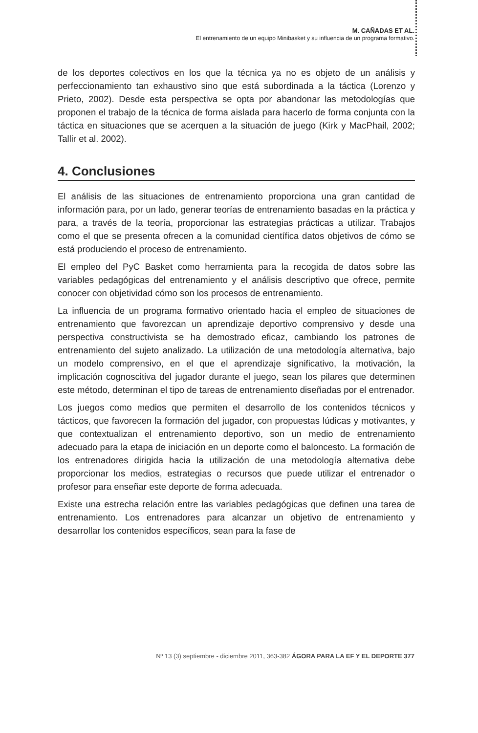M. CAÑADAS ET AL.
El entrenamiento de un equipo Minibasket y su influencia de un programa formativo.
de los deportes colectivos en los que la técnica ya no es objeto de un análisis y perfeccionamiento tan exhaustivo sino que está subordinada a la táctica (Lorenzo y Prieto, 2002). Desde esta perspectiva se opta por abandonar las metodologías que proponen el trabajo de la técnica de forma aislada para hacerlo de forma conjunta con la táctica en situaciones que se acerquen a la situación de juego (Kirk y MacPhail, 2002; Tallir et al. 2002).
4. Conclusiones
El análisis de las situaciones de entrenamiento proporciona una gran cantidad de información para, por un lado, generar teorías de entrenamiento basadas en la práctica y para, a través de la teoría, proporcionar las estrategias prácticas a utilizar. Trabajos como el que se presenta ofrecen a la comunidad científica datos objetivos de cómo se está produciendo el proceso de entrenamiento.
El empleo del PyC Basket como herramienta para la recogida de datos sobre las variables pedagógicas del entrenamiento y el análisis descriptivo que ofrece, permite conocer con objetividad cómo son los procesos de entrenamiento.
La influencia de un programa formativo orientado hacia el empleo de situaciones de entrenamiento que favorezcan un aprendizaje deportivo comprensivo y desde una perspectiva constructivista se ha demostrado eficaz, cambiando los patrones de entrenamiento del sujeto analizado. La utilización de una metodología alternativa, bajo un modelo comprensivo, en el que el aprendizaje significativo, la motivación, la implicación cognoscitiva del jugador durante el juego, sean los pilares que determinen este método, determinan el tipo de tareas de entrenamiento diseñadas por el entrenador.
Los juegos como medios que permiten el desarrollo de los contenidos técnicos y tácticos, que favorecen la formación del jugador, con propuestas lúdicas y motivantes, y que contextualizan el entrenamiento deportivo, son un medio de entrenamiento adecuado para la etapa de iniciación en un deporte como el baloncesto. La formación de los entrenadores dirigida hacia la utilización de una metodología alternativa debe proporcionar los medios, estrategias o recursos que puede utilizar el entrenador o profesor para enseñar este deporte de forma adecuada.
Existe una estrecha relación entre las variables pedagógicas que definen una tarea de entrenamiento. Los entrenadores para alcanzar un objetivo de entrenamiento y desarrollar los contenidos específicos, sean para la fase de
Nº 13 (3) septiembre - diciembre 2011, 363-382 ÁGORA PARA LA EF Y EL DEPORTE 377